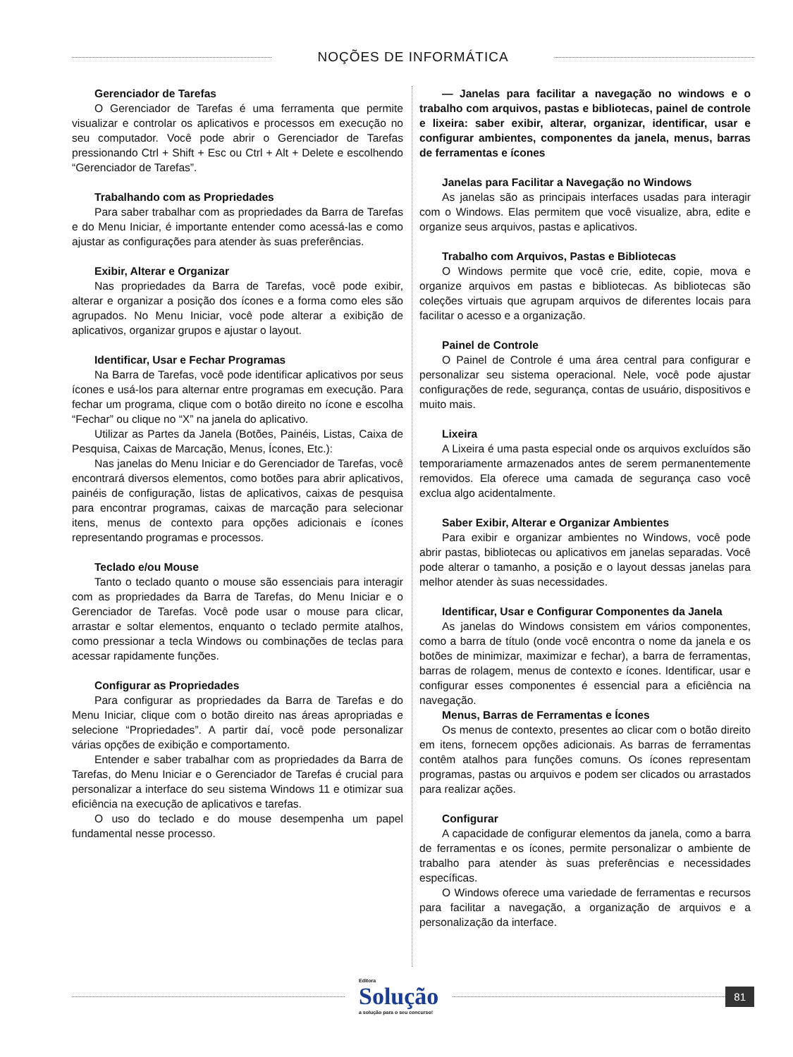NOÇÕES DE INFORMÁTICA
Gerenciador de Tarefas
O Gerenciador de Tarefas é uma ferramenta que permite visualizar e controlar os aplicativos e processos em execução no seu computador. Você pode abrir o Gerenciador de Tarefas pressionando Ctrl + Shift + Esc ou Ctrl + Alt + Delete e escolhendo “Gerenciador de Tarefas”.
Trabalhando com as Propriedades
Para saber trabalhar com as propriedades da Barra de Tarefas e do Menu Iniciar, é importante entender como acessá-las e como ajustar as configurações para atender às suas preferências.
Exibir, Alterar e Organizar
Nas propriedades da Barra de Tarefas, você pode exibir, alterar e organizar a posição dos ícones e a forma como eles são agrupados. No Menu Iniciar, você pode alterar a exibição de aplicativos, organizar grupos e ajustar o layout.
Identificar, Usar e Fechar Programas
Na Barra de Tarefas, você pode identificar aplicativos por seus ícones e usá-los para alternar entre programas em execução. Para fechar um programa, clique com o botão direito no ícone e escolha “Fechar” ou clique no “X” na janela do aplicativo.
Utilizar as Partes da Janela (Botões, Painéis, Listas, Caixa de Pesquisa, Caixas de Marcação, Menus, Ícones, Etc.):
Nas janelas do Menu Iniciar e do Gerenciador de Tarefas, você encontrará diversos elementos, como botões para abrir aplicativos, painéis de configuração, listas de aplicativos, caixas de pesquisa para encontrar programas, caixas de marcação para selecionar itens, menus de contexto para opções adicionais e ícones representando programas e processos.
Teclado e/ou Mouse
Tanto o teclado quanto o mouse são essenciais para interagir com as propriedades da Barra de Tarefas, do Menu Iniciar e o Gerenciador de Tarefas. Você pode usar o mouse para clicar, arrastar e soltar elementos, enquanto o teclado permite atalhos, como pressionar a tecla Windows ou combinações de teclas para acessar rapidamente funções.
Configurar as Propriedades
Para configurar as propriedades da Barra de Tarefas e do Menu Iniciar, clique com o botão direito nas áreas apropriadas e selecione “Propriedades”. A partir daí, você pode personalizar várias opções de exibição e comportamento.
Entender e saber trabalhar com as propriedades da Barra de Tarefas, do Menu Iniciar e o Gerenciador de Tarefas é crucial para personalizar a interface do seu sistema Windows 11 e otimizar sua eficiência na execução de aplicativos e tarefas.
O uso do teclado e do mouse desempenha um papel fundamental nesse processo.
— Janelas para facilitar a navegação no windows e o trabalho com arquivos, pastas e bibliotecas, painel de controle e lixeira: saber exibir, alterar, organizar, identificar, usar e configurar ambientes, componentes da janela, menus, barras de ferramentas e ícones
Janelas para Facilitar a Navegação no Windows
As janelas são as principais interfaces usadas para interagir com o Windows. Elas permitem que você visualize, abra, edite e organize seus arquivos, pastas e aplicativos.
Trabalho com Arquivos, Pastas e Bibliotecas
O Windows permite que você crie, edite, copie, mova e organize arquivos em pastas e bibliotecas. As bibliotecas são coleções virtuais que agrupam arquivos de diferentes locais para facilitar o acesso e a organização.
Painel de Controle
O Painel de Controle é uma área central para configurar e personalizar seu sistema operacional. Nele, você pode ajustar configurações de rede, segurança, contas de usuário, dispositivos e muito mais.
Lixeira
A Lixeira é uma pasta especial onde os arquivos excluídos são temporariamente armazenados antes de serem permanentemente removidos. Ela oferece uma camada de segurança caso você exclua algo acidentalmente.
Saber Exibir, Alterar e Organizar Ambientes
Para exibir e organizar ambientes no Windows, você pode abrir pastas, bibliotecas ou aplicativos em janelas separadas. Você pode alterar o tamanho, a posição e o layout dessas janelas para melhor atender às suas necessidades.
Identificar, Usar e Configurar Componentes da Janela
As janelas do Windows consistem em vários componentes, como a barra de título (onde você encontra o nome da janela e os botões de minimizar, maximizar e fechar), a barra de ferramentas, barras de rolagem, menus de contexto e ícones. Identificar, usar e configurar esses componentes é essencial para a eficiência na navegação.
Menus, Barras de Ferramentas e Ícones
Os menus de contexto, presentes ao clicar com o botão direito em itens, fornecem opções adicionais. As barras de ferramentas contêm atalhos para funções comuns. Os ícones representam programas, pastas ou arquivos e podem ser clicados ou arrastados para realizar ações.
Configurar
A capacidade de configurar elementos da janela, como a barra de ferramentas e os ícones, permite personalizar o ambiente de trabalho para atender às suas preferências e necessidades específicas.
O Windows oferece uma variedade de ferramentas e recursos para facilitar a navegação, a organização de arquivos e a personalização da interface.
Editora
Solução
a solução para o seu concurso!
81